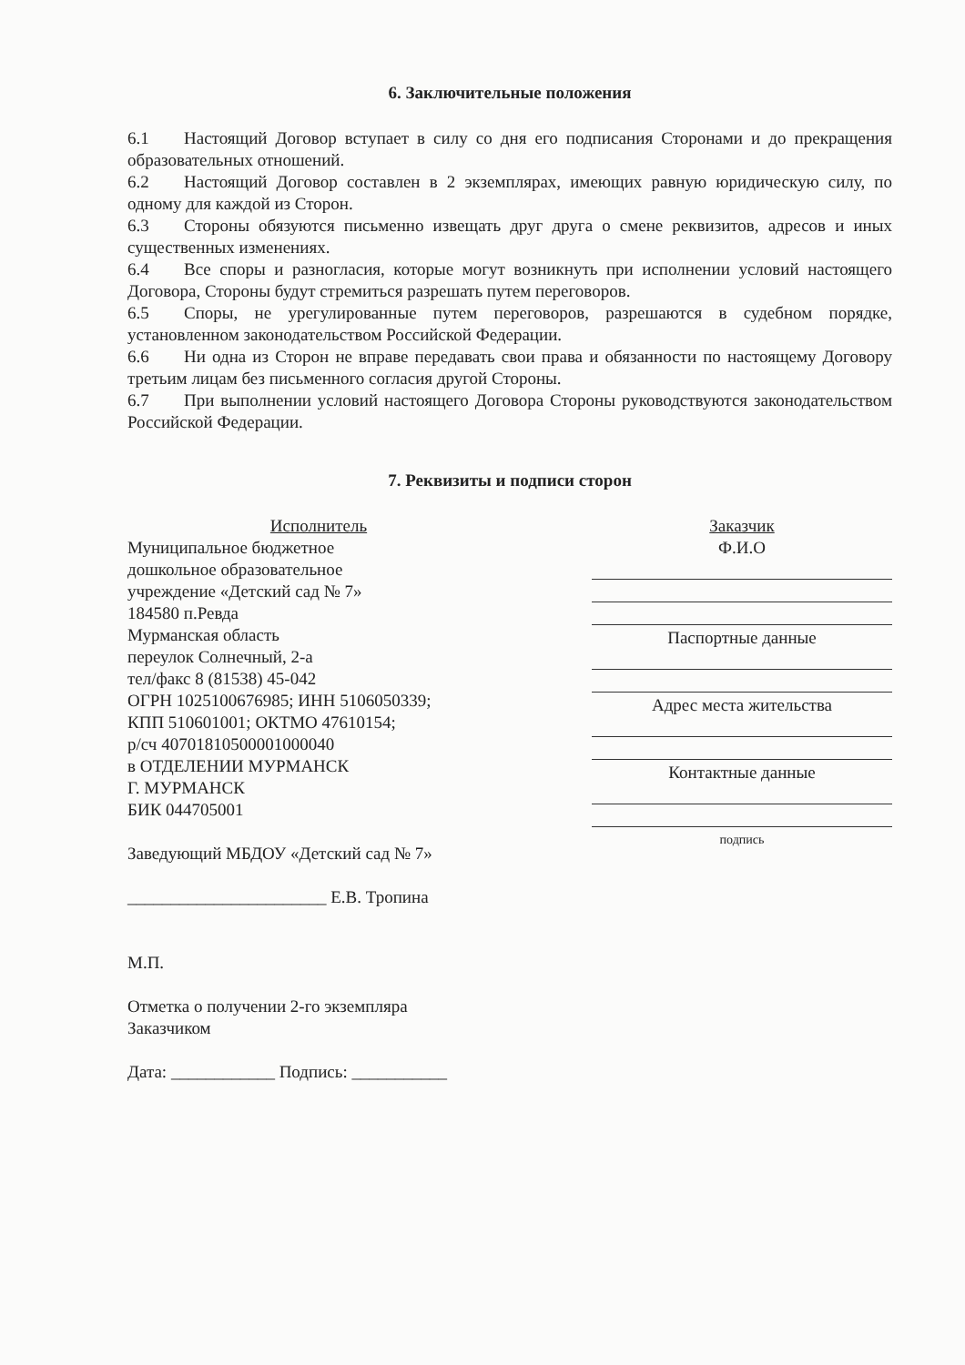6. Заключительные положения
6.1 Настоящий Договор вступает в силу со дня его подписания Сторонами и до прекращения образовательных отношений.
6.2 Настоящий Договор составлен в 2 экземплярах, имеющих равную юридическую силу, по одному для каждой из Сторон.
6.3 Стороны обязуются письменно извещать друг друга о смене реквизитов, адресов и иных существенных изменениях.
6.4 Все споры и разногласия, которые могут возникнуть при исполнении условий настоящего Договора, Стороны будут стремиться разрешать путем переговоров.
6.5 Споры, не урегулированные путем переговоров, разрешаются в судебном порядке, установленном законодательством Российской Федерации.
6.6 Ни одна из Сторон не вправе передавать свои права и обязанности по настоящему Договору третьим лицам без письменного согласия другой Стороны.
6.7 При выполнении условий настоящего Договора Стороны руководствуются законодательством Российской Федерации.
7. Реквизиты и подписи сторон
Исполнитель
Муниципальное бюджетное
дошкольное образовательное
учреждение «Детский сад № 7»
184580 п.Ревда
Мурманская область
переулок Солнечный, 2-а
тел/факс 8 (81538) 45-042
ОГРН 1025100676985; ИНН 5106050339;
КПП 510601001; ОКТМО 47610154;
р/сч 40701810500001000040
в ОТДЕЛЕНИИ МУРМАНСК
Г. МУРМАНСК
БИК 044705001
Заведующий МБДОУ «Детский сад № 7»
_______________________ Е.В. Тропина
М.П.
Отметка о получении 2-го экземпляра
Заказчиком
Дата: ____________ Подпись: ___________
Заказчик
Ф.И.О
Паспортные данные
Адрес места жительства
Контактные данные
подпись